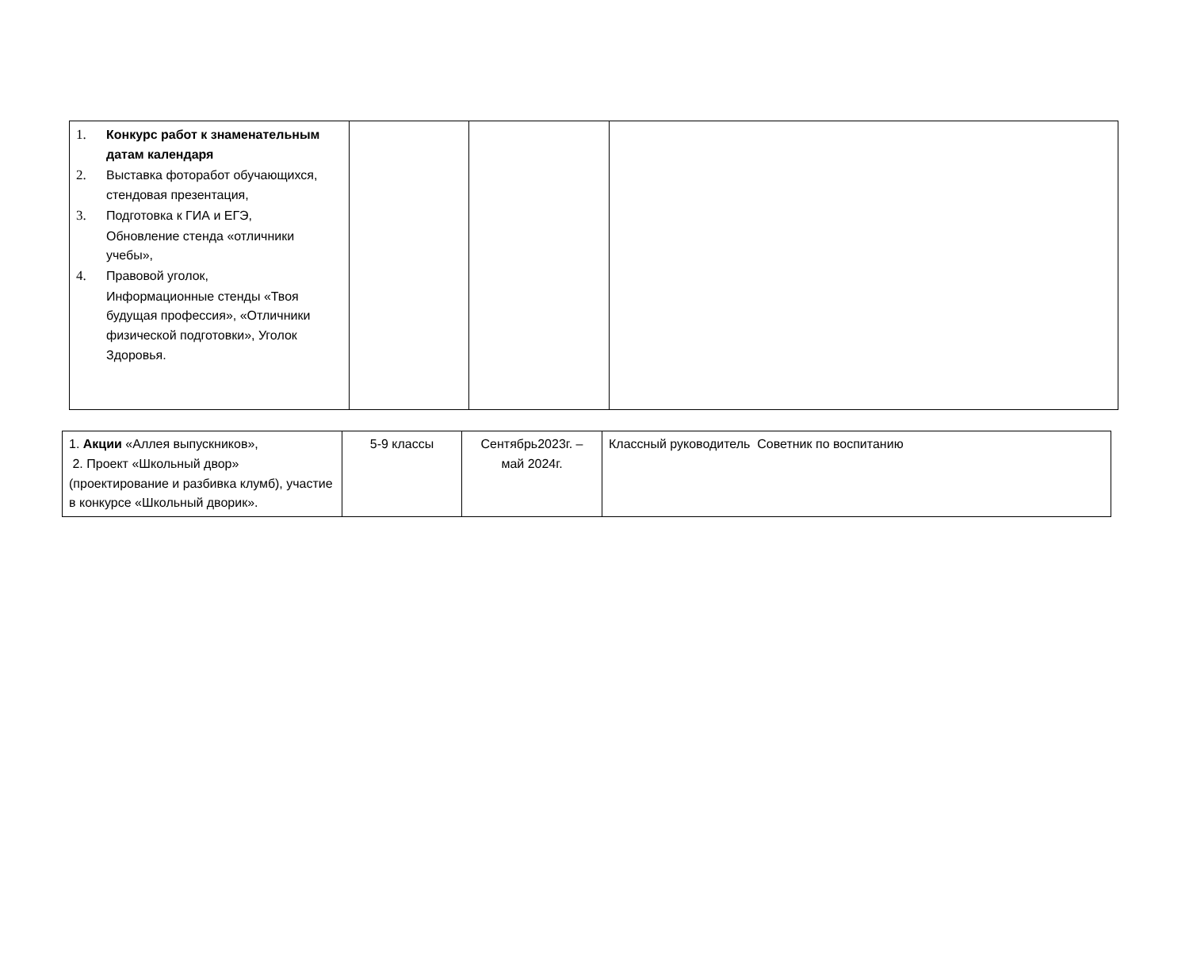| 1. Конкурс работ к знаменательным датам календаря 2. Выставка фоторабот обучающихся, стендовая презентация, 3. Подготовка к ГИА и ЕГЭ, Обновление стенда «отличники учебы», 4. Правовой уголок, Информационные стенды «Твоя будущая профессия», «Отличники физической подготовки», Уголок Здоровья. | | | |
| 1. Акции «Аллея выпускников», 2. Проект «Школьный двор» (проектирование и разбивка клумб), участие в конкурсе «Школьный дворик». | 5-9 классы | Сентябрь2023г. – май 2024г. | Классный руководитель Советник по воспитанию |